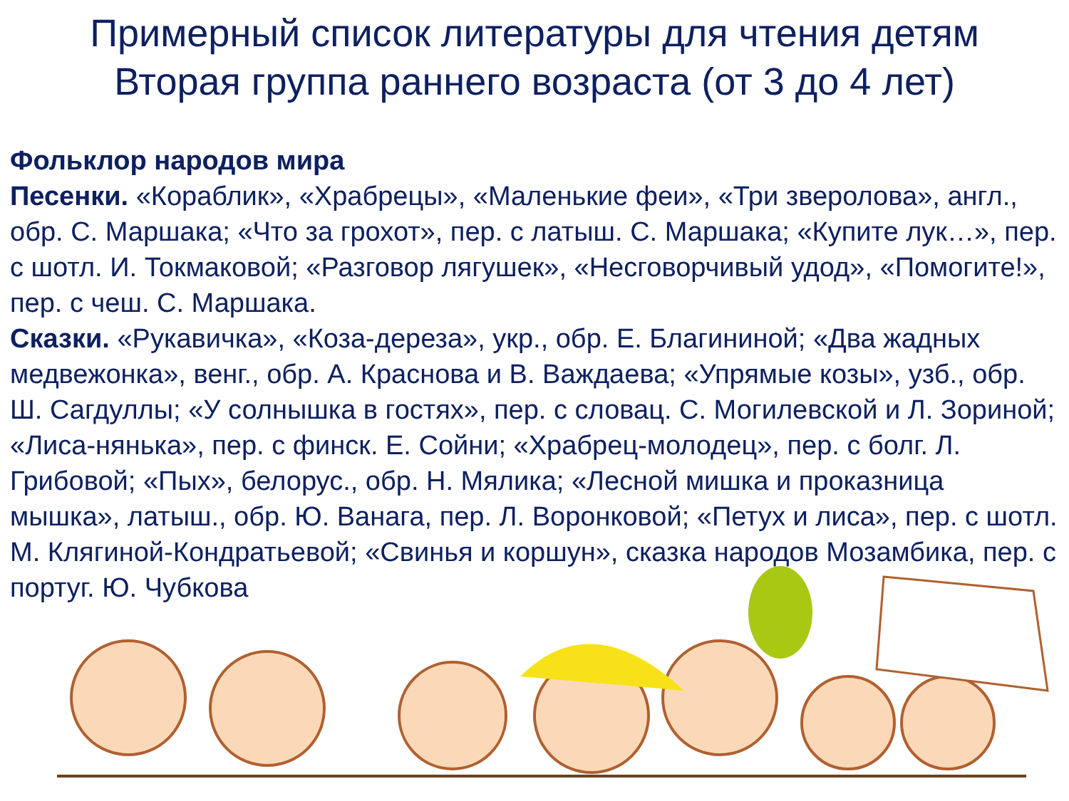Примерный список литературы для чтения детям
Вторая группа раннего возраста (от 3 до 4 лет)
Фольклор народов мира
Песенки. «Кораблик», «Храбрецы», «Маленькие феи», «Три зверолова», англ., обр. С. Маршака; «Что за грохот», пер. с латыш. С. Маршака; «Купите лук…», пер. с шотл. И. Токмаковой; «Разговор лягушек», «Несговорчивый удод», «Помогите!», пер. с чеш. С. Маршака.
Сказки. «Рукавичка», «Коза-дереза», укр., обр. Е. Благининой; «Два жадных медвежонка», венг., обр. А. Краснова и В. Важдаева; «Упрямые козы», узб., обр. Ш. Сагдуллы; «У солнышка в гостях», пер. с словац. С. Могилевской и Л. Зориной; «Лиса-нянька», пер. с финск. Е. Сойни; «Храбрец-молодец», пер. с болг. Л. Грибовой; «Пых», белорус., обр. Н. Мялика; «Лесной мишка и проказница мышка», латыш., обр. Ю. Ванага, пер. Л. Воронковой; «Петух и лиса», пер. с шотл. М. Клягиной-Кондратьевой; «Свинья и коршун», сказка народов Мозамбика, пер. с португ. Ю. Чубкова